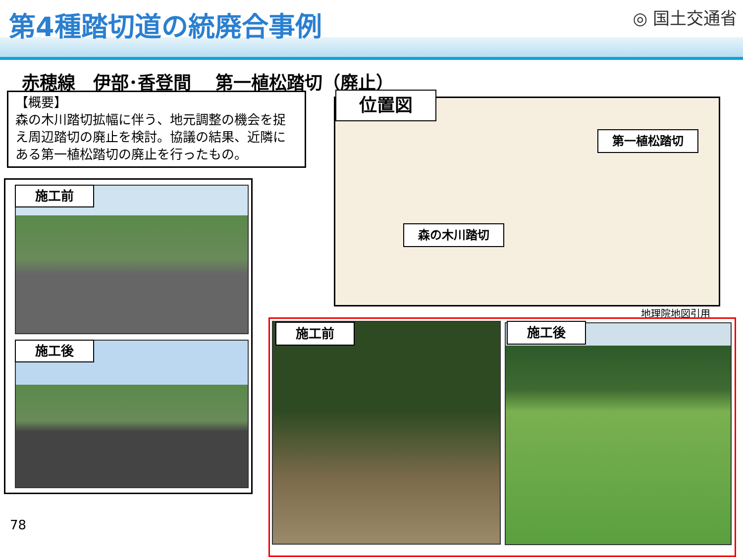第4種踏切道の統廃合事例 ◎ 国土交通省
赤穂線　伊部･香登間　 第一植松踏切（廃止）
【概要】
森の木川踏切拡幅に伴う、地元調整の機会を捉え周辺踏切の廃止を検討。協議の結果、近隣にある第一植松踏切の廃止を行ったもの。
施工前
施工後
位置図
第一植松踏切
森の木川踏切
地理院地図引用
施工前 施工後
78